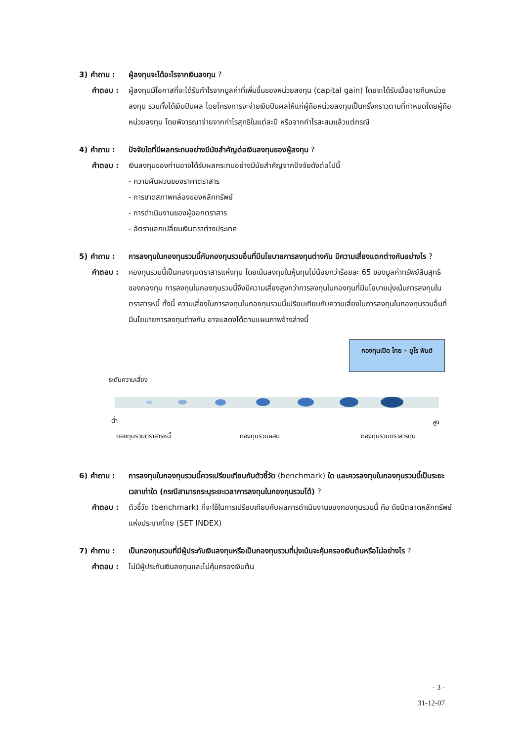3) คำถาม : ผู้ลงทุนจะได้อะไรจากเงินลงทุน ?
คำตอบ : ผู้ลงทุนมีโอกาสที่จะได้รับกำไรจากมูลค่าที่เพิ่มขึ้นของหน่วยลงทุน (capital gain) โดยจะได้รับเมื่อขายคืนหน่วยลงทุน รวมทั้งได้เงินปันผล โดยโครงการจะจ่ายเงินปันผลให้แก่ผู้ถือหน่วยลงทุนเป็นครั้งคราวตามที่กำหนดโดยผู้ถือหน่วยลงทุน โดยพิจารณาจ่ายจากกำไรสุทธิในแต่ละปี หรือจากกำไรสะสมแล้วแต่กรณี
4) คำถาม : ปัจจัยใดที่มีผลกระทบอย่างมีนัยสำคัญต่อเงินลงทุนของผู้ลงทุน ?
คำตอบ : เงินลงทุนของท่านอาจได้รับผลกระทบอย่างมีนัยสำคัญจากปัจจัยดังต่อไปนี้
- ความผันผวนของราคาตราสาร
- การขาดสภาพคล่องของหลักทรัพย์
- การดำเนินงานของผู้ออกตราสาร
- อัตราแลกเปลี่ยนเงินตราต่างประเทศ
5) คำถาม : การลงทุนในกองทุนรวมนี้กับกองทุนรวมอื่นที่มีนโยบายการลงทุนต่างกัน มีความเสี่ยงแตกต่างกันอย่างไร ?
คำตอบ : กองทุนรวมนี้เป็นกองทุนตราสารแห่งทุน โดยเน้นลงทุนในหุ้นทุนไม่น้อยกว่าร้อยละ 65 ของมูลค่าทรัพย์สินสุทธิของกองทุน การลงทุนในกองทุนรวมนี้จึงมีความเสี่ยงสูงกว่าการลงทุนในกองทุนที่มีนโยบายมุ่งเน้นการลงทุนในตราสารหนี้ ทั้งนี้ ความเสี่ยงในการลงทุนในกองทุนรวมนี้เปรียบเทียบกับความเสี่ยงในการลงทุนในกองทุนรวมอื่นที่มีนโยบายการลงทุนต่างกัน อาจแสดงได้ตามแผนภาพข้างล่างนี้
กองทุนเปิด ไทย - ยูโร ฟันด์
ระดับความเสี่ยง
ต่ำ สูง
กองทุนรวมตราสารหนี้ กองทุนรวมผสม กองทุนรวมตราสารทุน
6) คำถาม : การลงทุนในกองทุนรวมนี้ควรเปรียบเทียบกับตัวชี้วัด (benchmark) ใด และควรลงทุนในกองทุนรวมนี้เป็นระยะเวลาเท่าใด (กรณีสามารถระบุระยะเวลาการลงทุนในกองทุนรวมได้) ?
คำตอบ : ตัวชี้วัด (benchmark) ที่จะใช้ในการเปรียบเทียบกับผลการดำเนินงานของกองทุนรวมนี้ คือ ดัชนีตลาดหลักทรัพย์แห่งประเทศไทย (SET INDEX)
7) คำถาม : เป็นกองทุนรวมที่มีผู้ประกันเงินลงทุนหรือเป็นกองทุนรวมที่มุ่งเน้นจะคุ้มครองเงินต้นหรือไม่อย่างไร ?
คำตอบ : ไม่มีผู้ประกันเงินลงทุนและไม่คุ้มครองเงินต้น
- 3 -
31-12-07